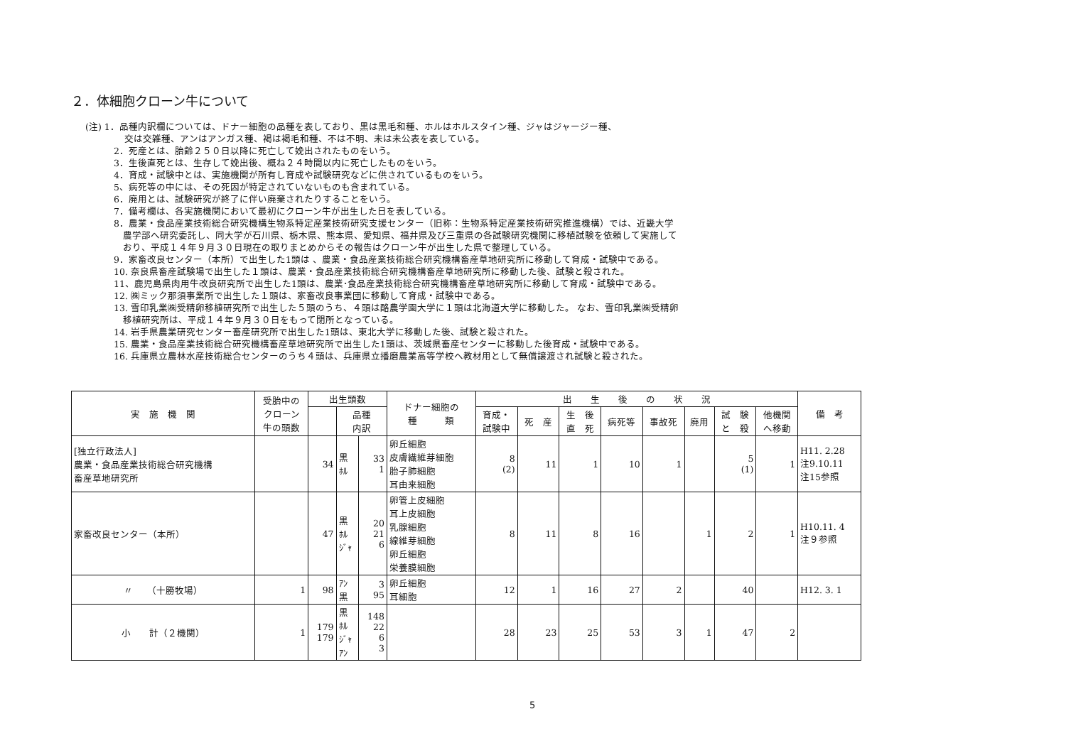２．体細胞クローン牛について
(注) 1．品種内訳欄については、ドナー細胞の品種を表しており、黒は黒毛和種、ホルはホルスタイン種、ジャはジャージー種、
交は交雑種、アンはアンガス種、褐は褐毛和種、不は不明、未は未公表を表している。
2．死産とは、胎齢２５０日以降に死亡して娩出されたものをいう。
3．生後直死とは、生存して娩出後、概ね２４時間以内に死亡したものをいう。
4．育成・試験中とは、実施機関が所有し育成や試験研究などに供されているものをいう。
5、病死等の中には、その死因が特定されていないものも含まれている。
6．廃用とは、試験研究が終了に伴い廃棄されたりすることをいう。
7．備考欄は、各実施機関において最初にクローン牛が出生した日を表している。
8．農業・食品産業技術総合研究機構生物系特定産業技術研究支援センター（旧称：生物系特定産業技術研究推進機構）では、近畿大学
　農学部へ研究委託し、同大学が石川県、栃木県、熊本県、愛知県、福井県及び三重県の各試験研究機関に移植試験を依頼して実施して
　おり、平成１４年９月３０日現在の取りまとめからその報告はクローン牛が出生した県で整理している。
9．家畜改良センター（本所）で出生した1頭は 、農業・食品産業技術総合研究機構畜産草地研究所に移動して育成・試験中である。
10. 奈良県畜産試験場で出生した１頭は、農業・食品産業技術総合研究機構畜産草地研究所に移動した後、試験と殺された。
11、鹿児島県肉用牛改良研究所で出生した1頭は、農業･食品産業技術総合研究機構畜産草地研究所に移動して育成・試験中である。
12. ㈱ミック那須事業所で出生した１頭は、家畜改良事業団に移動して育成・試験中である。
13. 雪印乳業㈱受精卵移植研究所で出生した５頭のうち、４頭は酪農学園大学に１頭は北海道大学に移動した。 なお、雪印乳業㈱受精卵
　移植研究所は、平成１４年９月３０日をもって閉所となっている。
14. 岩手県農業研究センター畜産研究所で出生した1頭は、東北大学に移動した後、試験と殺された。
15. 農業・食品産業技術総合研究機構畜産草地研究所で出生した1頭は、茨城県畜産センターに移動した後育成・試験中である。
16. 兵庫県立農林水産技術総合センターのうち４頭は、兵庫県立播磨農業高等学校へ教材用として無償譲渡され試験と殺された。
| 実 施 機 関 | 受胎中の クローン 牛の頭数 | 出生頭数 | | | ドナー細胞の 種 類 | 出 生 後 の 状 況 | | | | | | | | 備 考 |
| --- | --- | --- | --- | --- | --- | --- | --- | --- | --- | --- | --- | --- | --- | --- |
| | | | 品種 内訳 | | | 育成・ 試験中 | 死 産 | 生 後 直 死 | 病死等 | 事故死 | 廃用 | 試 験 と 殺 | 他機関 へ移動 | |
| [独立行政法人] 農業・食品産業技術総合研究機構 畜産草地研究所 | | 34 | 黒 ﾎﾙ | 33 1 | 卵丘細胞 皮膚繊維芽細胞 胎子肺細胞 耳由来細胞 | 8 (2) | 11 | 1 | 10 | 1 | | 5 (1) | 1 | H11. 2.28 注9.10.11 注15参照 |
| 家畜改良センター（本所） | | 47 | 黒 ﾎﾙ ｼﾞｬ | 20 21 6 | 卵管上皮細胞 耳上皮細胞 乳腺細胞 線維芽細胞 卵丘細胞 栄養膜細胞 | 8 | 11 | 8 | 16 | | 1 | 2 | 1 | H10.11. 4 注９参照 |
| 〃 （十勝牧場） | 1 | 98 | ｱﾝ 黒 | 3 95 | 卵丘細胞 耳細胞 | 12 | 1 | 16 | 27 | 2 | | 40 | | H12. 3. 1 |
| 小 計（２機関） | 1 | 179 179 | 黒 ﾎﾙ ｼﾞｬ ｱﾝ | 148 22 6 3 | | 28 | 23 | 25 | 53 | 3 | 1 | 47 | 2 | |
5